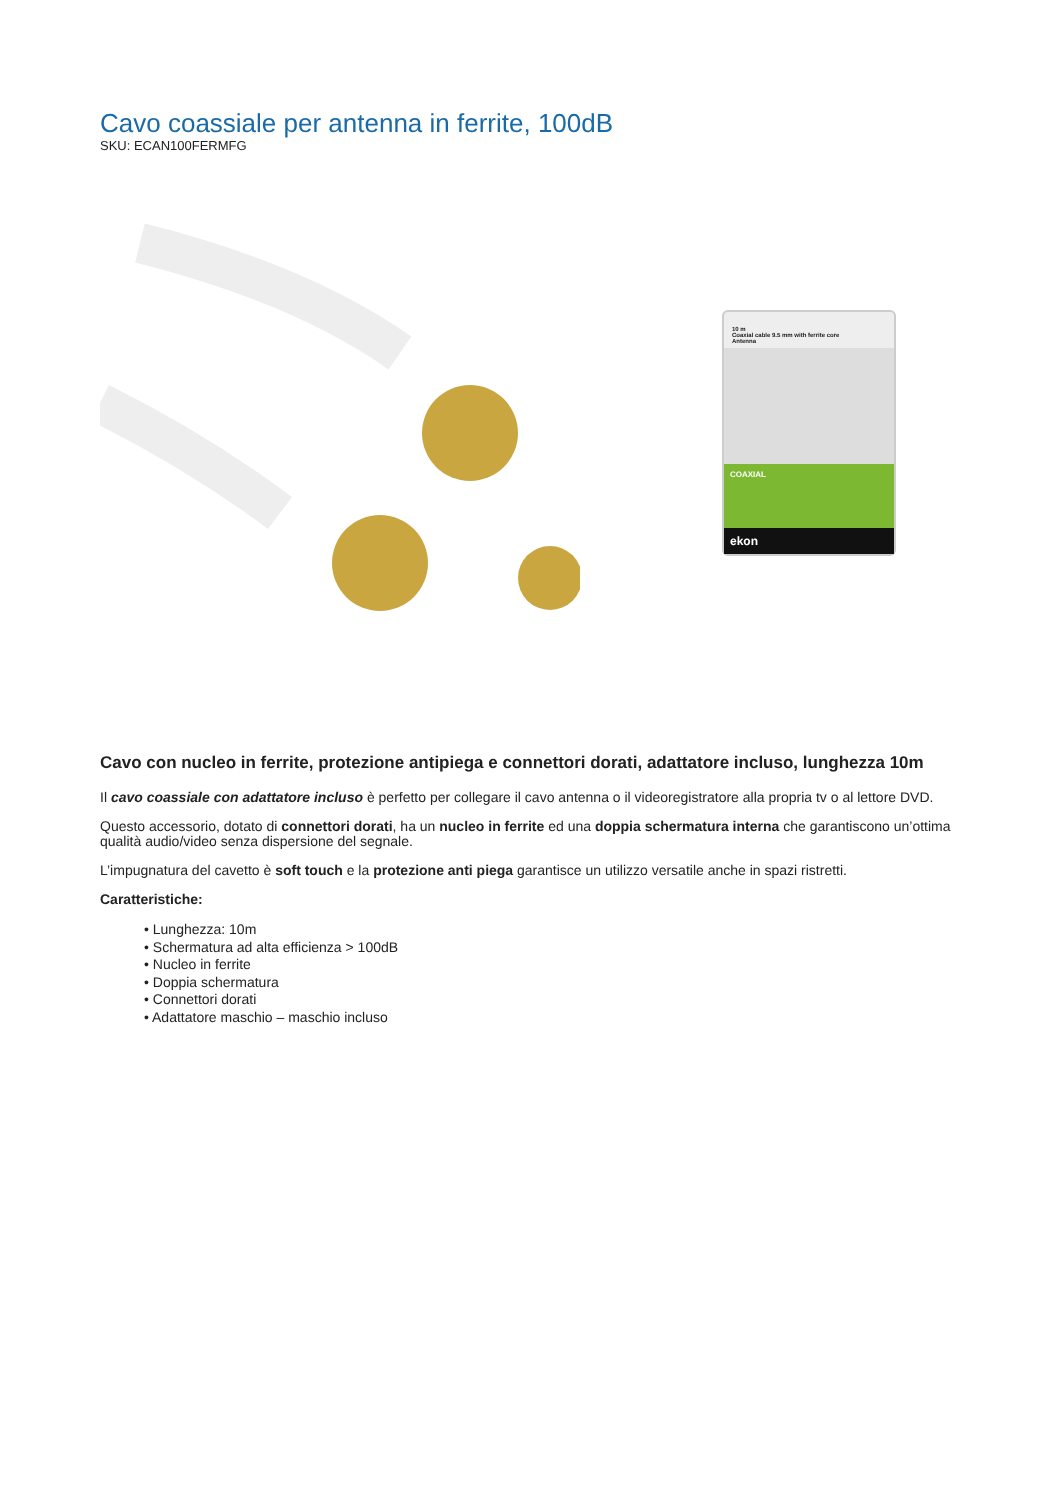Cavo coassiale per antenna in ferrite, 100dB
SKU: ECAN100FERMFG
10 m
Coaxial cable 9.5 mm with ferrite core
Antenna
COAXIAL
ekon
Cavo con nucleo in ferrite, protezione antipiega e connettori dorati, adattatore incluso, lunghezza 10m
Il cavo coassiale con adattatore incluso è perfetto per collegare il cavo antenna o il videoregistratore alla propria tv o al lettore DVD.
Questo accessorio, dotato di connettori dorati, ha un nucleo in ferrite ed una doppia schermatura interna che garantiscono un’ottima qualità audio/video senza dispersione del segnale.
L’impugnatura del cavetto è soft touch e la protezione anti piega garantisce un utilizzo versatile anche in spazi ristretti.
Caratteristiche:
• Lunghezza: 10m
• Schermatura ad alta efficienza > 100dB
• Nucleo in ferrite
• Doppia schermatura
• Connettori dorati
• Adattatore maschio – maschio incluso